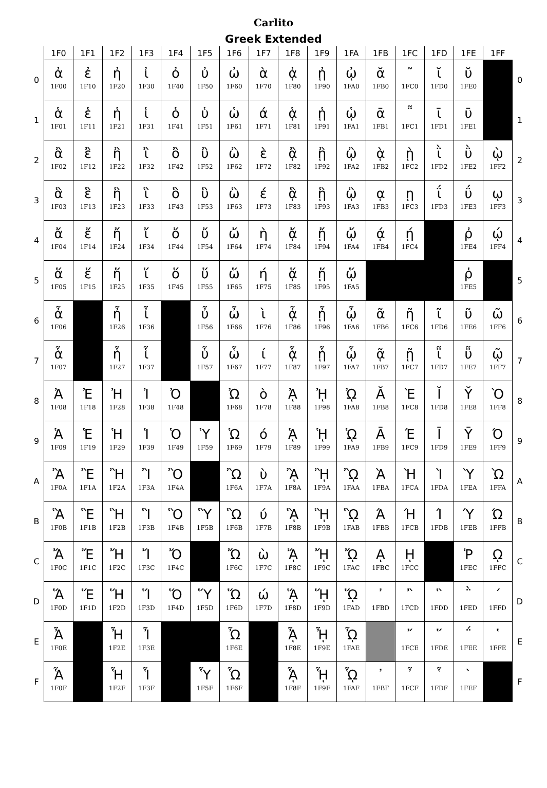Carlito
Greek Extended
| | 1F0 | 1F1 | 1F2 | 1F3 | 1F4 | 1F5 | 1F6 | 1F7 | 1F8 | 1F9 | 1FA | 1FB | 1FC | 1FD | 1FE | 1FF | |
| --- | --- | --- | --- | --- | --- | --- | --- | --- | --- | --- | --- | --- | --- | --- | --- | --- | --- |
| 0 | ἀ 1F00 | ἐ 1F10 | ἠ 1F20 | ἰ 1F30 | ὀ 1F40 | ὐ 1F50 | ὠ 1F60 | ὰ 1F70 | ᾀ 1F80 | ᾐ 1F90 | ᾠ 1FA0 | ᾰ 1FB0 | ῀ 1FC0 | ῐ 1FD0 | ῠ 1FE0 | | 0 |
| 1 | ἁ 1F01 | ἑ 1F11 | ἡ 1F21 | ἱ 1F31 | ὁ 1F41 | ὑ 1F51 | ὡ 1F61 | ά 1F71 | ᾁ 1F81 | ᾑ 1F91 | ᾡ 1FA1 | ᾱ 1FB1 | ῁ 1FC1 | ῑ 1FD1 | ῡ 1FE1 | | 1 |
| 2 | ἂ 1F02 | ἒ 1F12 | ἢ 1F22 | ἲ 1F32 | ὂ 1F42 | ὒ 1F52 | ὢ 1F62 | ὲ 1F72 | ᾂ 1F82 | ᾒ 1F92 | ᾢ 1FA2 | ᾲ 1FB2 | ῂ 1FC2 | ῒ 1FD2 | ῢ 1FE2 | ῲ 1FF2 | 2 |
| 3 | ἃ 1F03 | ἓ 1F13 | ἣ 1F23 | ἳ 1F33 | ὃ 1F43 | ὓ 1F53 | ὣ 1F63 | έ 1F73 | ᾃ 1F83 | ᾓ 1F93 | ᾣ 1FA3 | ᾳ 1FB3 | ῃ 1FC3 | ΐ 1FD3 | ΰ 1FE3 | ῳ 1FF3 | 3 |
| 4 | ἄ 1F04 | ἔ 1F14 | ἤ 1F24 | ἴ 1F34 | ὄ 1F44 | ὔ 1F54 | ὤ 1F64 | ὴ 1F74 | ᾄ 1F84 | ᾔ 1F94 | ᾤ 1FA4 | ᾴ 1FB4 | ῄ 1FC4 | | ῤ 1FE4 | ῴ 1FF4 | 4 |
| 5 | ἅ 1F05 | ἕ 1F15 | ἥ 1F25 | ἵ 1F35 | ὅ 1F45 | ὕ 1F55 | ὥ 1F65 | ή 1F75 | ᾅ 1F85 | ᾕ 1F95 | ᾥ 1FA5 | | | | ῥ 1FE5 | | 5 |
| 6 | ἆ 1F06 | | ἦ 1F26 | ἶ 1F36 | | ὖ 1F56 | ὦ 1F66 | ὶ 1F76 | ᾆ 1F86 | ᾖ 1F96 | ᾦ 1FA6 | ᾶ 1FB6 | ῆ 1FC6 | ῖ 1FD6 | ῦ 1FE6 | ῶ 1FF6 | 6 |
| 7 | ἇ 1F07 | | ἧ 1F27 | ἷ 1F37 | | ὗ 1F57 | ὧ 1F67 | ί 1F77 | ᾇ 1F87 | ᾗ 1F97 | ᾧ 1FA7 | ᾷ 1FB7 | ῇ 1FC7 | ῗ 1FD7 | ῧ 1FE7 | ῷ 1FF7 | 7 |
| 8 | Ἀ 1F08 | Ἐ 1F18 | Ἠ 1F28 | Ἰ 1F38 | Ὀ 1F48 | | Ὠ 1F68 | ὸ 1F78 | ᾈ 1F88 | ᾘ 1F98 | ᾨ 1FA8 | Ᾰ 1FB8 | Ὲ 1FC8 | Ῐ 1FD8 | Ῠ 1FE8 | Ὸ 1FF8 | 8 |
| 9 | Ἁ 1F09 | Ἑ 1F19 | Ἡ 1F29 | Ἱ 1F39 | Ὁ 1F49 | Ὑ 1F59 | Ὡ 1F69 | ό 1F79 | ᾉ 1F89 | ᾙ 1F99 | ᾩ 1FA9 | Ᾱ 1FB9 | Έ 1FC9 | Ῑ 1FD9 | Ῡ 1FE9 | Ό 1FF9 | 9 |
| A | Ἂ 1F0A | Ἒ 1F1A | Ἢ 1F2A | Ἲ 1F3A | Ὂ 1F4A | | Ὢ 1F6A | ὺ 1F7A | ᾊ 1F8A | ᾚ 1F9A | ᾪ 1FAA | Ὰ 1FBA | Ὴ 1FCA | Ὶ 1FDA | Ὺ 1FEA | Ὼ 1FFA | A |
| B | Ἃ 1F0B | Ἓ 1F1B | Ἣ 1F2B | Ἳ 1F3B | Ὃ 1F4B | Ὓ 1F5B | Ὣ 1F6B | ύ 1F7B | ᾋ 1F8B | ᾛ 1F9B | ᾫ 1FAB | Ά 1FBB | Ή 1FCB | Ί 1FDB | Ύ 1FEB | Ώ 1FFB | B |
| C | Ἄ 1F0C | Ἔ 1F1C | Ἤ 1F2C | Ἴ 1F3C | Ὄ 1F4C | | Ὤ 1F6C | ὼ 1F7C | ᾌ 1F8C | ᾜ 1F9C | ᾬ 1FAC | ᾼ 1FBC | ῌ 1FCC | | Ῥ 1FEC | ῼ 1FFC | C |
| D | Ἅ 1F0D | Ἕ 1F1D | Ἥ 1F2D | Ἵ 1F3D | Ὅ 1F4D | Ὕ 1F5D | Ὥ 1F6D | ώ 1F7D | ᾍ 1F8D | ᾝ 1F9D | ᾭ 1FAD | ᾽ 1FBD | ῍ 1FCD | ῝ 1FDD | ῭ 1FED | ´ 1FFD | D |
| E | Ἆ 1F0E | | Ἦ 1F2E | Ἶ 1F3E | | | Ὦ 1F6E | | ᾎ 1F8E | ᾞ 1F9E | ᾮ 1FAE | | ῎ 1FCE | ῞ 1FDE | ΅ 1FEE | ῾ 1FFE | E |
| F | Ἇ 1F0F | | Ἧ 1F2F | Ἷ 1F3F | | Ὗ 1F5F | Ὧ 1F6F | | ᾏ 1F8F | ᾟ 1F9F | ᾯ 1FAF | ᾿ 1FBF | ῏ 1FCF | ῟ 1FDF | ` 1FEF | | F |